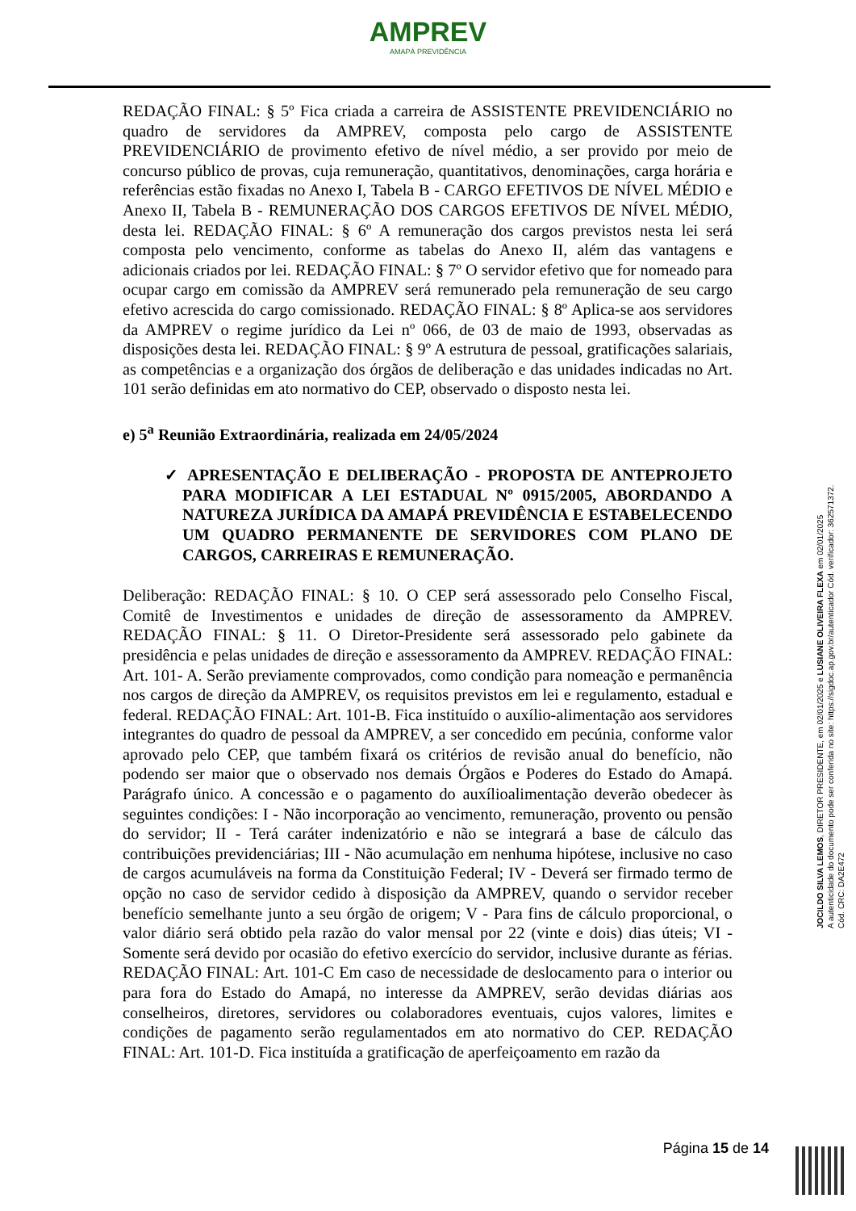AMPREV
AMAPÁ PREVIDÊNCIA
REDAÇÃO FINAL: § 5º Fica criada a carreira de ASSISTENTE PREVIDENCIÁRIO no quadro de servidores da AMPREV, composta pelo cargo de ASSISTENTE PREVIDENCIÁRIO de provimento efetivo de nível médio, a ser provido por meio de concurso público de provas, cuja remuneração, quantitativos, denominações, carga horária e referências estão fixadas no Anexo I, Tabela B - CARGO EFETIVOS DE NÍVEL MÉDIO e Anexo II, Tabela B - REMUNERAÇÃO DOS CARGOS EFETIVOS DE NÍVEL MÉDIO, desta lei. REDAÇÃO FINAL: § 6º A remuneração dos cargos previstos nesta lei será composta pelo vencimento, conforme as tabelas do Anexo II, além das vantagens e adicionais criados por lei. REDAÇÃO FINAL: § 7º O servidor efetivo que for nomeado para ocupar cargo em comissão da AMPREV será remunerado pela remuneração de seu cargo efetivo acrescida do cargo comissionado. REDAÇÃO FINAL: § 8º Aplica-se aos servidores da AMPREV o regime jurídico da Lei nº 066, de 03 de maio de 1993, observadas as disposições desta lei. REDAÇÃO FINAL: § 9º A estrutura de pessoal, gratificações salariais, as competências e a organização dos órgãos de deliberação e das unidades indicadas no Art. 101 serão definidas em ato normativo do CEP, observado o disposto nesta lei.
e) 5<sup>a</sup> Reunião Extraordinária, realizada em 24/05/2024
✓ APRESENTAÇÃO E DELIBERAÇÃO - PROPOSTA DE ANTEPROJETO PARA MODIFICAR A LEI ESTADUAL Nº 0915/2005, ABORDANDO A NATUREZA JURÍDICA DA AMAPÁ PREVIDÊNCIA E ESTABELECENDO UM QUADRO PERMANENTE DE SERVIDORES COM PLANO DE CARGOS, CARREIRAS E REMUNERAÇÃO.
Deliberação: REDAÇÃO FINAL: § 10. O CEP será assessorado pelo Conselho Fiscal, Comitê de Investimentos e unidades de direção de assessoramento da AMPREV. REDAÇÃO FINAL: § 11. O Diretor-Presidente será assessorado pelo gabinete da presidência e pelas unidades de direção e assessoramento da AMPREV. REDAÇÃO FINAL: Art. 101- A. Serão previamente comprovados, como condição para nomeação e permanência nos cargos de direção da AMPREV, os requisitos previstos em lei e regulamento, estadual e federal. REDAÇÃO FINAL: Art. 101-B. Fica instituído o auxílio-alimentação aos servidores integrantes do quadro de pessoal da AMPREV, a ser concedido em pecúnia, conforme valor aprovado pelo CEP, que também fixará os critérios de revisão anual do benefício, não podendo ser maior que o observado nos demais Órgãos e Poderes do Estado do Amapá. Parágrafo único. A concessão e o pagamento do auxílioalimentação deverão obedecer às seguintes condições: I - Não incorporação ao vencimento, remuneração, provento ou pensão do servidor; II - Terá caráter indenizatório e não se integrará a base de cálculo das contribuições previdenciárias; III - Não acumulação em nenhuma hipótese, inclusive no caso de cargos acumuláveis na forma da Constituição Federal; IV - Deverá ser firmado termo de opção no caso de servidor cedido à disposição da AMPREV, quando o servidor receber benefício semelhante junto a seu órgão de origem; V - Para fins de cálculo proporcional, o valor diário será obtido pela razão do valor mensal por 22 (vinte e dois) dias úteis; VI - Somente será devido por ocasião do efetivo exercício do servidor, inclusive durante as férias. REDAÇÃO FINAL: Art. 101-C Em caso de necessidade de deslocamento para o interior ou para fora do Estado do Amapá, no interesse da AMPREV, serão devidas diárias aos conselheiros, diretores, servidores ou colaboradores eventuais, cujos valores, limites e condições de pagamento serão regulamentados em ato normativo do CEP. REDAÇÃO FINAL: Art. 101-D. Fica instituída a gratificação de aperfeiçoamento em razão da
JOCILDO SILVA LEMOS, DIRETOR PRESIDENTE, em 02/01/2025 e LUSIANE OLIVEIRA FLEXA em 02/01/2025
A autenticidade do documento pode ser conferida no site: https://sigdoc.ap.gov.br/autenticador Cód. verificador: 362571372. Cód. CRC: DA2E472
Página 15 de 14